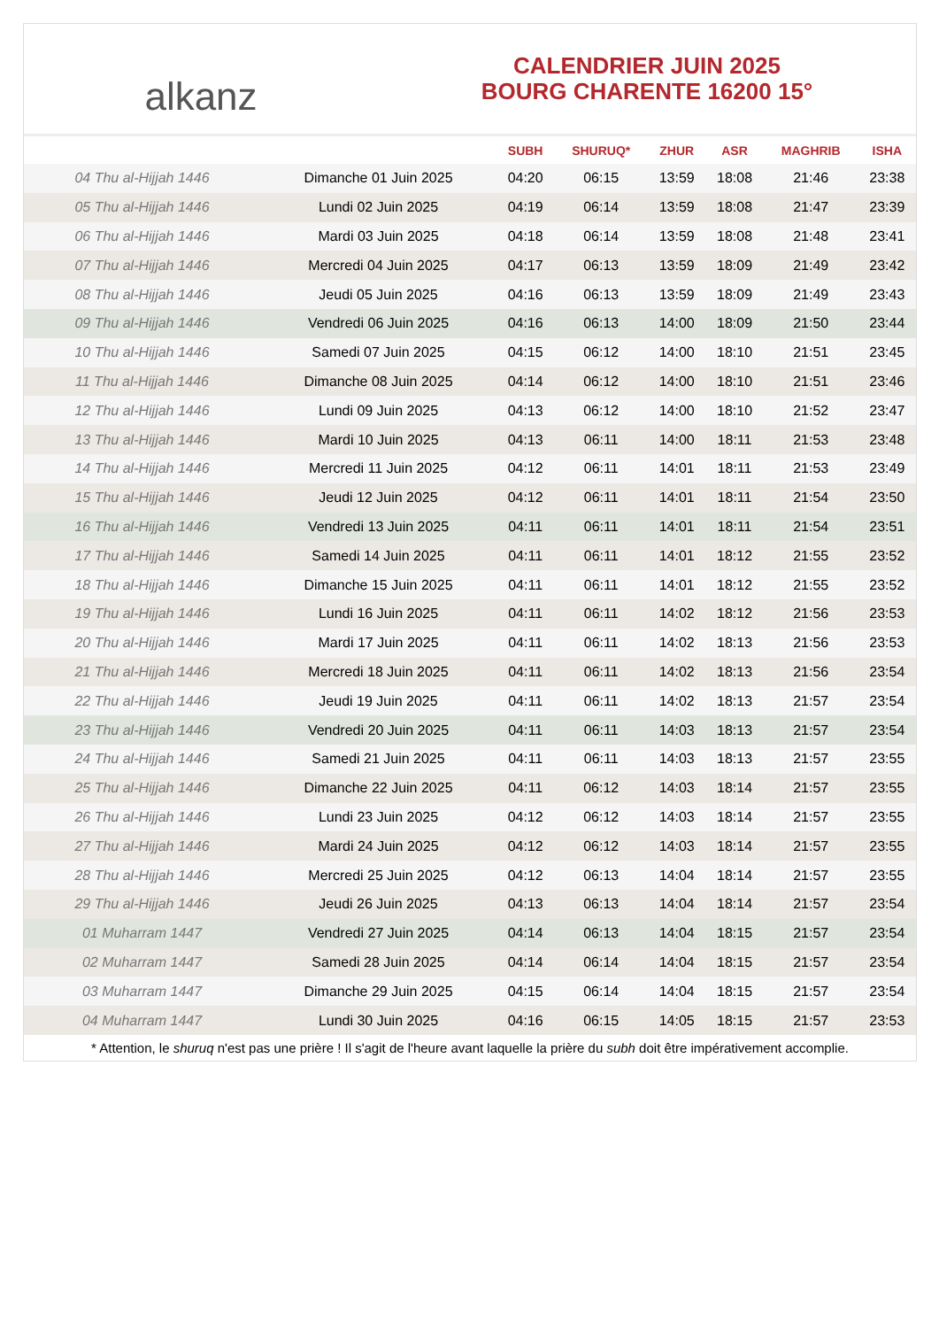alkanz
CALENDRIER JUIN 2025
BOURG CHARENTE 16200 15°
| | | SUBH | SHURUQ* | ZHUR | ASR | MAGHRIB | ISHA |
| --- | --- | --- | --- | --- | --- | --- | --- |
| 04 Thu al-Hijjah 1446 | Dimanche 01 Juin 2025 | 04:20 | 06:15 | 13:59 | 18:08 | 21:46 | 23:38 |
| 05 Thu al-Hijjah 1446 | Lundi 02 Juin 2025 | 04:19 | 06:14 | 13:59 | 18:08 | 21:47 | 23:39 |
| 06 Thu al-Hijjah 1446 | Mardi 03 Juin 2025 | 04:18 | 06:14 | 13:59 | 18:08 | 21:48 | 23:41 |
| 07 Thu al-Hijjah 1446 | Mercredi 04 Juin 2025 | 04:17 | 06:13 | 13:59 | 18:09 | 21:49 | 23:42 |
| 08 Thu al-Hijjah 1446 | Jeudi 05 Juin 2025 | 04:16 | 06:13 | 13:59 | 18:09 | 21:49 | 23:43 |
| 09 Thu al-Hijjah 1446 | Vendredi 06 Juin 2025 | 04:16 | 06:13 | 14:00 | 18:09 | 21:50 | 23:44 |
| 10 Thu al-Hijjah 1446 | Samedi 07 Juin 2025 | 04:15 | 06:12 | 14:00 | 18:10 | 21:51 | 23:45 |
| 11 Thu al-Hijjah 1446 | Dimanche 08 Juin 2025 | 04:14 | 06:12 | 14:00 | 18:10 | 21:51 | 23:46 |
| 12 Thu al-Hijjah 1446 | Lundi 09 Juin 2025 | 04:13 | 06:12 | 14:00 | 18:10 | 21:52 | 23:47 |
| 13 Thu al-Hijjah 1446 | Mardi 10 Juin 2025 | 04:13 | 06:11 | 14:00 | 18:11 | 21:53 | 23:48 |
| 14 Thu al-Hijjah 1446 | Mercredi 11 Juin 2025 | 04:12 | 06:11 | 14:01 | 18:11 | 21:53 | 23:49 |
| 15 Thu al-Hijjah 1446 | Jeudi 12 Juin 2025 | 04:12 | 06:11 | 14:01 | 18:11 | 21:54 | 23:50 |
| 16 Thu al-Hijjah 1446 | Vendredi 13 Juin 2025 | 04:11 | 06:11 | 14:01 | 18:11 | 21:54 | 23:51 |
| 17 Thu al-Hijjah 1446 | Samedi 14 Juin 2025 | 04:11 | 06:11 | 14:01 | 18:12 | 21:55 | 23:52 |
| 18 Thu al-Hijjah 1446 | Dimanche 15 Juin 2025 | 04:11 | 06:11 | 14:01 | 18:12 | 21:55 | 23:52 |
| 19 Thu al-Hijjah 1446 | Lundi 16 Juin 2025 | 04:11 | 06:11 | 14:02 | 18:12 | 21:56 | 23:53 |
| 20 Thu al-Hijjah 1446 | Mardi 17 Juin 2025 | 04:11 | 06:11 | 14:02 | 18:13 | 21:56 | 23:53 |
| 21 Thu al-Hijjah 1446 | Mercredi 18 Juin 2025 | 04:11 | 06:11 | 14:02 | 18:13 | 21:56 | 23:54 |
| 22 Thu al-Hijjah 1446 | Jeudi 19 Juin 2025 | 04:11 | 06:11 | 14:02 | 18:13 | 21:57 | 23:54 |
| 23 Thu al-Hijjah 1446 | Vendredi 20 Juin 2025 | 04:11 | 06:11 | 14:03 | 18:13 | 21:57 | 23:54 |
| 24 Thu al-Hijjah 1446 | Samedi 21 Juin 2025 | 04:11 | 06:11 | 14:03 | 18:13 | 21:57 | 23:55 |
| 25 Thu al-Hijjah 1446 | Dimanche 22 Juin 2025 | 04:11 | 06:12 | 14:03 | 18:14 | 21:57 | 23:55 |
| 26 Thu al-Hijjah 1446 | Lundi 23 Juin 2025 | 04:12 | 06:12 | 14:03 | 18:14 | 21:57 | 23:55 |
| 27 Thu al-Hijjah 1446 | Mardi 24 Juin 2025 | 04:12 | 06:12 | 14:03 | 18:14 | 21:57 | 23:55 |
| 28 Thu al-Hijjah 1446 | Mercredi 25 Juin 2025 | 04:12 | 06:13 | 14:04 | 18:14 | 21:57 | 23:55 |
| 29 Thu al-Hijjah 1446 | Jeudi 26 Juin 2025 | 04:13 | 06:13 | 14:04 | 18:14 | 21:57 | 23:54 |
| 01 Muharram 1447 | Vendredi 27 Juin 2025 | 04:14 | 06:13 | 14:04 | 18:15 | 21:57 | 23:54 |
| 02 Muharram 1447 | Samedi 28 Juin 2025 | 04:14 | 06:14 | 14:04 | 18:15 | 21:57 | 23:54 |
| 03 Muharram 1447 | Dimanche 29 Juin 2025 | 04:15 | 06:14 | 14:04 | 18:15 | 21:57 | 23:54 |
| 04 Muharram 1447 | Lundi 30 Juin 2025 | 04:16 | 06:15 | 14:05 | 18:15 | 21:57 | 23:53 |
* Attention, le shuruq n'est pas une prière ! Il s'agit de l'heure avant laquelle la prière du subh doit être impérativement accomplie.